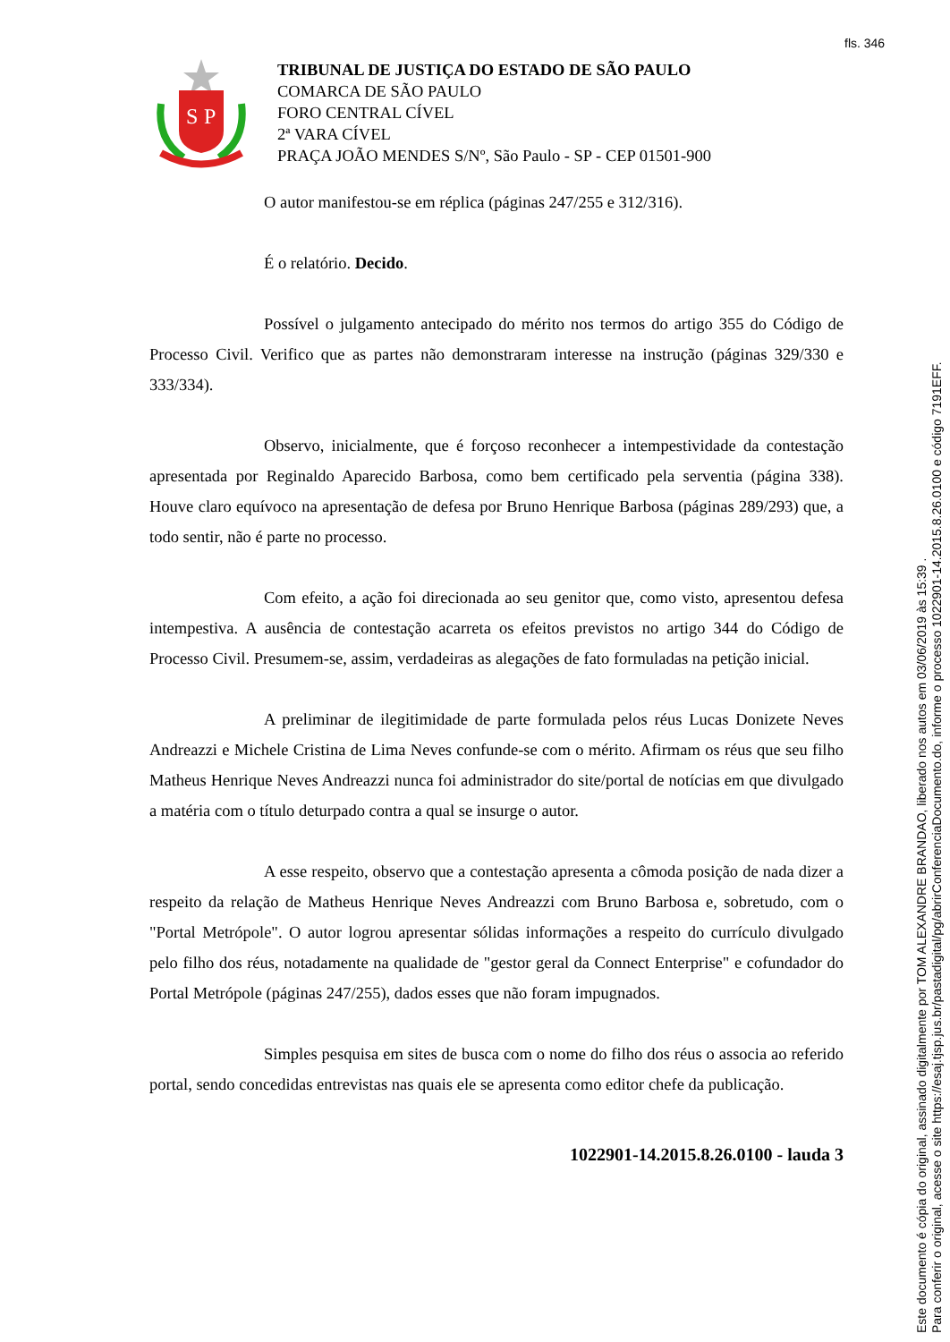fls. 346
S
P
TRIBUNAL DE JUSTIÇA DO ESTADO DE SÃO PAULO
COMARCA DE SÃO PAULO
FORO CENTRAL CÍVEL
2ª VARA CÍVEL
PRAÇA JOÃO MENDES S/Nº, São Paulo - SP - CEP 01501-900
O autor manifestou-se em réplica (páginas 247/255 e 312/316).
É o relatório. Decido.
Possível o julgamento antecipado do mérito nos termos do artigo 355 do Código de Processo Civil. Verifico que as partes não demonstraram interesse na instrução (páginas 329/330 e 333/334).
Observo, inicialmente, que é forçoso reconhecer a intempestividade da contestação apresentada por Reginaldo Aparecido Barbosa, como bem certificado pela serventia (página 338). Houve claro equívoco na apresentação de defesa por Bruno Henrique Barbosa (páginas 289/293) que, a todo sentir, não é parte no processo.
Com efeito, a ação foi direcionada ao seu genitor que, como visto, apresentou defesa intempestiva. A ausência de contestação acarreta os efeitos previstos no artigo 344 do Código de Processo Civil. Presumem-se, assim, verdadeiras as alegações de fato formuladas na petição inicial.
A preliminar de ilegitimidade de parte formulada pelos réus Lucas Donizete Neves Andreazzi e Michele Cristina de Lima Neves confunde-se com o mérito. Afirmam os réus que seu filho Matheus Henrique Neves Andreazzi nunca foi administrador do site/portal de notícias em que divulgado a matéria com o título deturpado contra a qual se insurge o autor.
A esse respeito, observo que a contestação apresenta a cômoda posição de nada dizer a respeito da relação de Matheus Henrique Neves Andreazzi com Bruno Barbosa e, sobretudo, com o "Portal Metrópole". O autor logrou apresentar sólidas informações a respeito do currículo divulgado pelo filho dos réus, notadamente na qualidade de "gestor geral da Connect Enterprise" e cofundador do Portal Metrópole (páginas 247/255), dados esses que não foram impugnados.
Simples pesquisa em sites de busca com o nome do filho dos réus o associa ao referido portal, sendo concedidas entrevistas nas quais ele se apresenta como editor chefe da publicação.
1022901-14.2015.8.26.0100 - lauda 3
Este documento é cópia do original, assinado digitalmente por TOM ALEXANDRE BRANDAO, liberado nos autos em 03/06/2019 às 15:39 .
Para conferir o original, acesse o site https://esaj.tjsp.jus.br/pastadigital/pg/abrirConferenciaDocumento.do, informe o processo 1022901-14.2015.8.26.0100 e código 7191EFF.